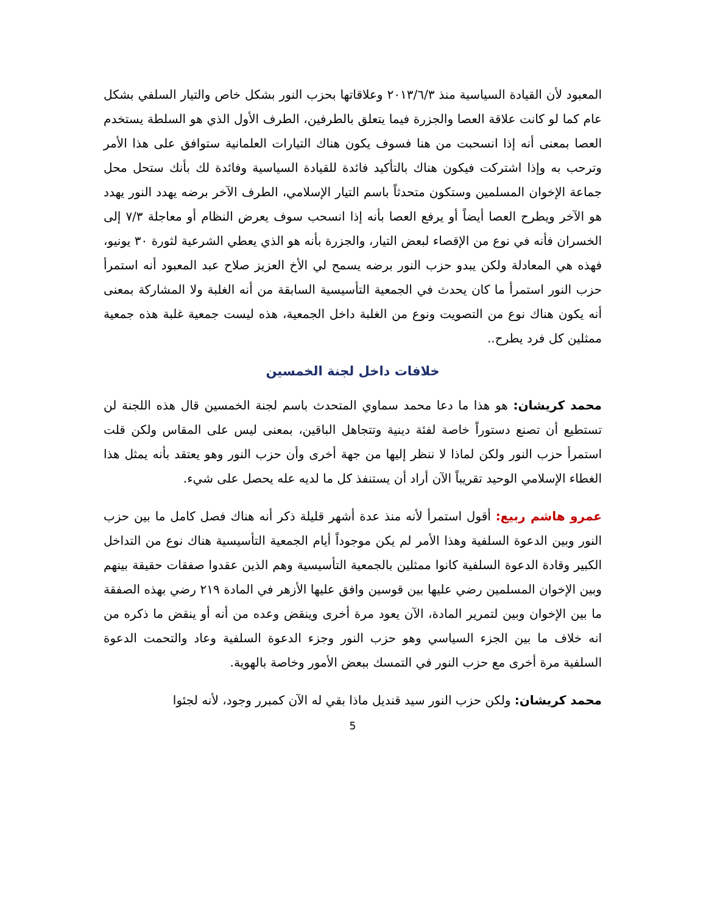المعبود لأن القيادة السياسية منذ ٢٠١٣/٦/٣ وعلاقاتها بحزب النور بشكل خاص والتيار السلفي بشكل عام كما لو كانت علاقة العصا والجزرة فيما يتعلق بالطرفين، الطرف الأول الذي هو السلطة يستخدم العصا بمعنى أنه إذا انسحبت من هنا فسوف يكون هناك التيارات العلمانية ستوافق على هذا الأمر وترحب به وإذا اشتركت فيكون هناك بالتأكيد فائدة للقيادة السياسية وفائدة لك بأنك ستحل محل جماعة الإخوان المسلمين وستكون متحدثاً باسم التيار الإسلامي، الطرف الآخر برضه يهدد النور يهدد هو الآخر ويطرح العصا أيضاً أو يرفع العصا بأنه إذا انسحب سوف يعرض النظام أو معاجلة ٧/٣ إلى الخسران فأنه في نوع من الإقصاء لبعض التيار، والجزرة بأنه هو الذي يعطي الشرعية لثورة ٣٠ يونيو، فهذه هي المعادلة ولكن يبدو حزب النور برضه يسمح لي الأخ العزيز صلاح عبد المعبود أنه استمرأ حزب النور استمرأ ما كان يحدث في الجمعية التأسيسية السابقة من أنه الغلبة ولا المشاركة بمعنى أنه يكون هناك نوع من التصويت ونوع من الغلبة داخل الجمعية، هذه ليست جمعية غلبة هذه جمعية ممثلين كل فرد يطرح..
خلافات داخل لجنة الخمسين
محمد كريشان: هو هذا ما دعا محمد سماوي المتحدث باسم لجنة الخمسين قال هذه اللجنة لن تستطيع أن تصنع دستوراً خاصة لفئة دينية وتتجاهل الباقين، بمعنى ليس على المقاس ولكن قلت استمرأ حزب النور ولكن لماذا لا ننظر إليها من جهة أخرى وأن حزب النور وهو يعتقد بأنه يمثل هذا الغطاء الإسلامي الوحيد تقريباً الآن أراد أن يستنفذ كل ما لديه عله يحصل على شيء.
عمرو هاشم ربيع: أقول استمرأ لأنه منذ عدة أشهر قليلة ذكر أنه هناك فصل كامل ما بين حزب النور وبين الدعوة السلفية وهذا الأمر لم يكن موجوداً أيام الجمعية التأسيسية هناك نوع من التداخل الكبير وقادة الدعوة السلفية كانوا ممثلين بالجمعية التأسيسية وهم الذين عقدوا صفقات حقيقة بينهم وبين الإخوان المسلمين رضي عليها بين قوسين وافق عليها الأزهر في المادة ٢١٩ رضي بهذه الصفقة ما بين الإخوان وبين لتمرير المادة، الآن يعود مرة أخرى وينقض وعده من أنه أو ينقض ما ذكره من انه خلاف ما بين الجزء السياسي وهو حزب النور وجزء الدعوة السلفية وعاد والتحمت الدعوة السلفية مرة أخرى مع حزب النور في التمسك ببعض الأمور وخاصة بالهوية.
محمد كريشان: ولكن حزب النور سيد قنديل ماذا بقي له الآن كمبرر وجود، لأنه لجئوا
5